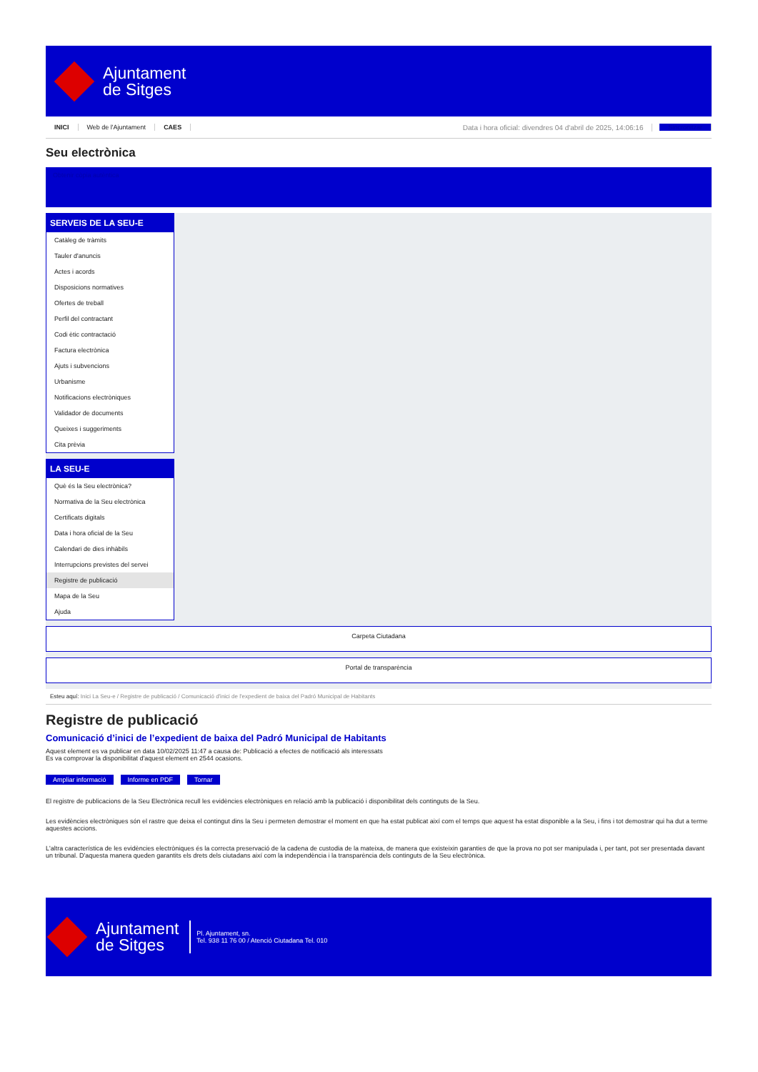Ajuntament
de Sitges
INICI Web de l'Ajuntament CAES Data i hora oficial: divendres 04 d'abril de 2025, 14:06:16 Sincronitzar
Seu electrònica
Obtenir còpia autèntica
SERVEIS DE LA SEU-E
Catàleg de tràmits
Tauler d'anuncis
Actes i acords
Disposicions normatives
Ofertes de treball
Perfil del contractant
Codi ètic contractació
Factura electrònica
Ajuts i subvencions
Urbanisme
Notificacions electròniques
Validador de documents
Queixes i suggeriments
Cita prèvia
LA SEU-E
Què és la Seu electrònica?
Normativa de la Seu electrònica
Certificats digitals
Data i hora oficial de la Seu
Calendari de dies inhàbils
Interrupcions previstes del servei
Registre de publicació
Mapa de la Seu
Ajuda
Carpeta Ciutadana
Portal de transparència
Esteu aquí: Inici La Seu-e / Registre de publicació / Comunicació d'inici de l'expedient de baixa del Padró Municipal de Habitants
Registre de publicació
Comunicació d’inici de l’expedient de baixa del Padró Municipal de Habitants
Aquest element es va publicar en data 10/02/2025 11:47 a causa de: Publicació a efectes de notificació als interessats
Es va comprovar la disponibilitat d'aquest element en 2544 ocasions.
Ampliar informació Informe en PDF Tornar
El registre de publicacions de la Seu Electrònica recull les evidències electròniques en relació amb la publicació i disponibilitat dels continguts de la Seu.
Les evidències electròniques són el rastre que deixa el contingut dins la Seu i permeten demostrar el moment en que ha estat publicat així com el temps que aquest ha estat disponible a la Seu, i fins i tot demostrar qui ha dut a terme aquestes accions.
L'altra característica de les evidències electròniques és la correcta preservació de la cadena de custodia de la mateixa, de manera que existeixin garanties de que la prova no pot ser manipulada i, per tant, pot ser presentada davant un tribunal. D'aquesta manera queden garantits els drets dels ciutadans així com la independència i la transparència dels continguts de la Seu electrònica.
Ajuntament
de Sitges
Pl. Ajuntament, sn.
Tel. 938 11 76 00 / Atenció Ciutadana Tel. 010